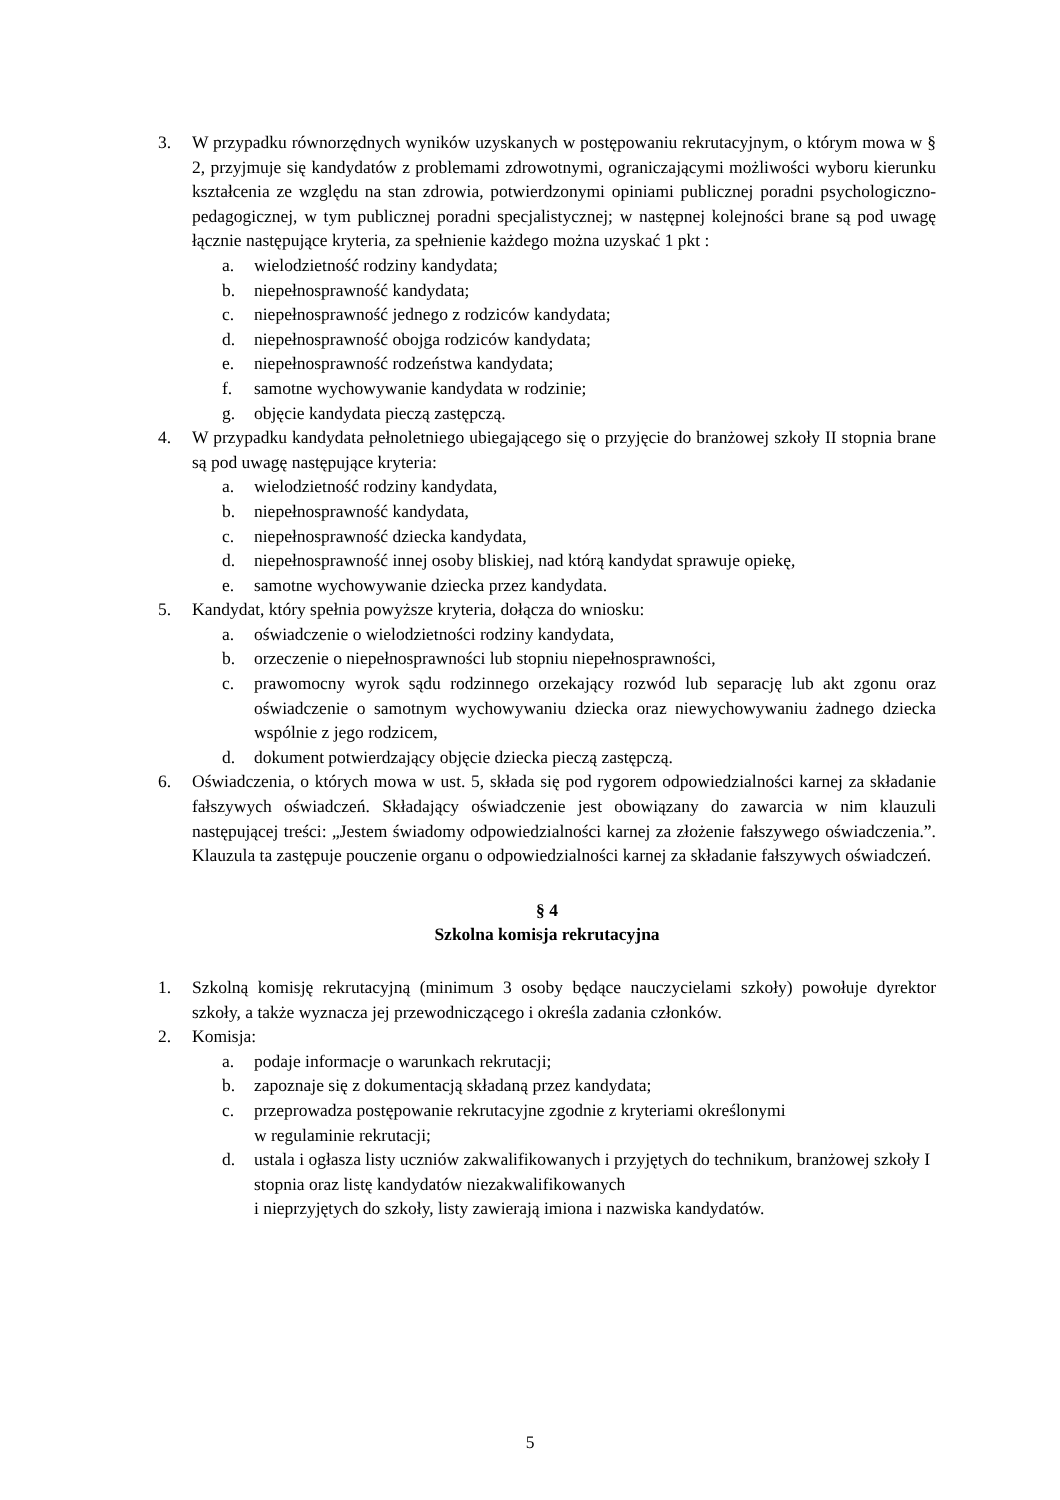3. W przypadku równorzędnych wyników uzyskanych w postępowaniu rekrutacyjnym, o którym mowa w § 2, przyjmuje się kandydatów z problemami zdrowotnymi, ograniczającymi możliwości wyboru kierunku kształcenia ze względu na stan zdrowia, potwierdzonymi opiniami publicznej poradni psychologiczno-pedagogicznej, w tym publicznej poradni specjalistycznej; w następnej kolejności brane są pod uwagę łącznie następujące kryteria, za spełnienie każdego można uzyskać 1 pkt :
a. wielodzietność rodziny kandydata;
b. niepełnosprawność kandydata;
c. niepełnosprawność jednego z rodziców kandydata;
d. niepełnosprawność obojga rodziców kandydata;
e. niepełnosprawność rodzeństwa kandydata;
f. samotne wychowywanie kandydata w rodzinie;
g. objęcie kandydata pieczą zastępczą.
4. W przypadku kandydata pełnoletniego ubiegającego się o przyjęcie do branżowej szkoły II stopnia brane są pod uwagę następujące kryteria:
a. wielodzietność rodziny kandydata,
b. niepełnosprawność kandydata,
c. niepełnosprawność dziecka kandydata,
d. niepełnosprawność innej osoby bliskiej, nad którą kandydat sprawuje opiekę,
e. samotne wychowywanie dziecka przez kandydata.
5. Kandydat, który spełnia powyższe kryteria, dołącza do wniosku:
a. oświadczenie o wielodzietności rodziny kandydata,
b. orzeczenie o niepełnosprawności lub stopniu niepełnosprawności,
c. prawomocny wyrok sądu rodzinnego orzekający rozwód lub separację lub akt zgonu oraz oświadczenie o samotnym wychowywaniu dziecka oraz niewychowywaniu żadnego dziecka wspólnie z jego rodzicem,
d. dokument potwierdzający objęcie dziecka pieczą zastępczą.
6. Oświadczenia, o których mowa w ust. 5, składa się pod rygorem odpowiedzialności karnej za składanie fałszywych oświadczeń. Składający oświadczenie jest obowiązany do zawarcia w nim klauzuli następującej treści: „Jestem świadomy odpowiedzialności karnej za złożenie fałszywego oświadczenia.”. Klauzula ta zastępuje pouczenie organu o odpowiedzialności karnej za składanie fałszywych oświadczeń.
§ 4
Szkolna komisja rekrutacyjna
1. Szkolną komisję rekrutacyjną (minimum 3 osoby będące nauczycielami szkoły) powołuje dyrektor szkoły, a także wyznacza jej przewodniczącego i określa zadania członków.
2. Komisja:
a. podaje informacje o warunkach rekrutacji;
b. zapoznaje się z dokumentacją składaną przez kandydata;
c. przeprowadza postępowanie rekrutacyjne zgodnie z kryteriami określonymi
w regulaminie rekrutacji;
d. ustala i ogłasza listy uczniów zakwalifikowanych i przyjętych do technikum, branżowej szkoły I stopnia oraz listę kandydatów niezakwalifikowanych
i nieprzyjętych do szkoły, listy zawierają imiona i nazwiska kandydatów.
5